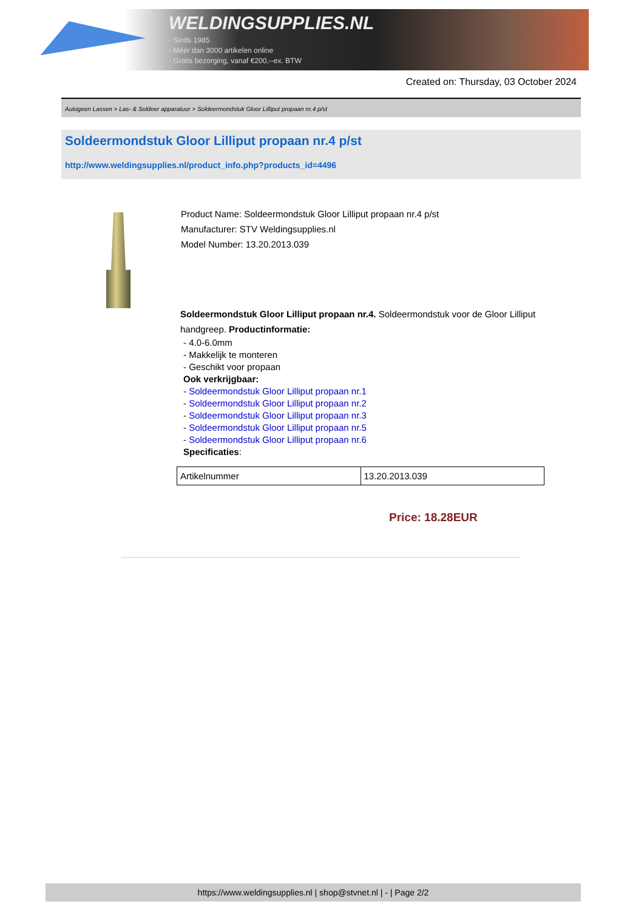WELDINGSUPPLIES.NL
- Sinds 1985
- Méér dan 3000 artikelen online
- Gratis bezorging, vanaf €200,--ex. BTW
Created on: Thursday, 03 October 2024
Autogeen Lassen > Las- & Soldeer apparatuur > Soldeermondstuk Gloor Lilliput propaan nr.4 p/st
Soldeermondstuk Gloor Lilliput propaan nr.4 p/st
http://www.weldingsupplies.nl/product_info.php?products_id=4496
Product Name: Soldeermondstuk Gloor Lilliput propaan nr.4 p/st
Manufacturer: STV Weldingsupplies.nl
Model Number: 13.20.2013.039
Soldeermondstuk Gloor Lilliput propaan nr.4. Soldeermondstuk voor de Gloor Lilliput handgreep. Productinformatie:
- 4.0-6.0mm
- Makkelijk te monteren
- Geschikt voor propaan
Ook verkrijgbaar:
- Soldeermondstuk Gloor Lilliput propaan nr.1
- Soldeermondstuk Gloor Lilliput propaan nr.2
- Soldeermondstuk Gloor Lilliput propaan nr.3
- Soldeermondstuk Gloor Lilliput propaan nr.5
- Soldeermondstuk Gloor Lilliput propaan nr.6
Specificaties:
| Artikelnummer | 13.20.2013.039 |
Price: 18.28EUR
https://www.weldingsupplies.nl | shop@stvnet.nl | - | Page 2/2